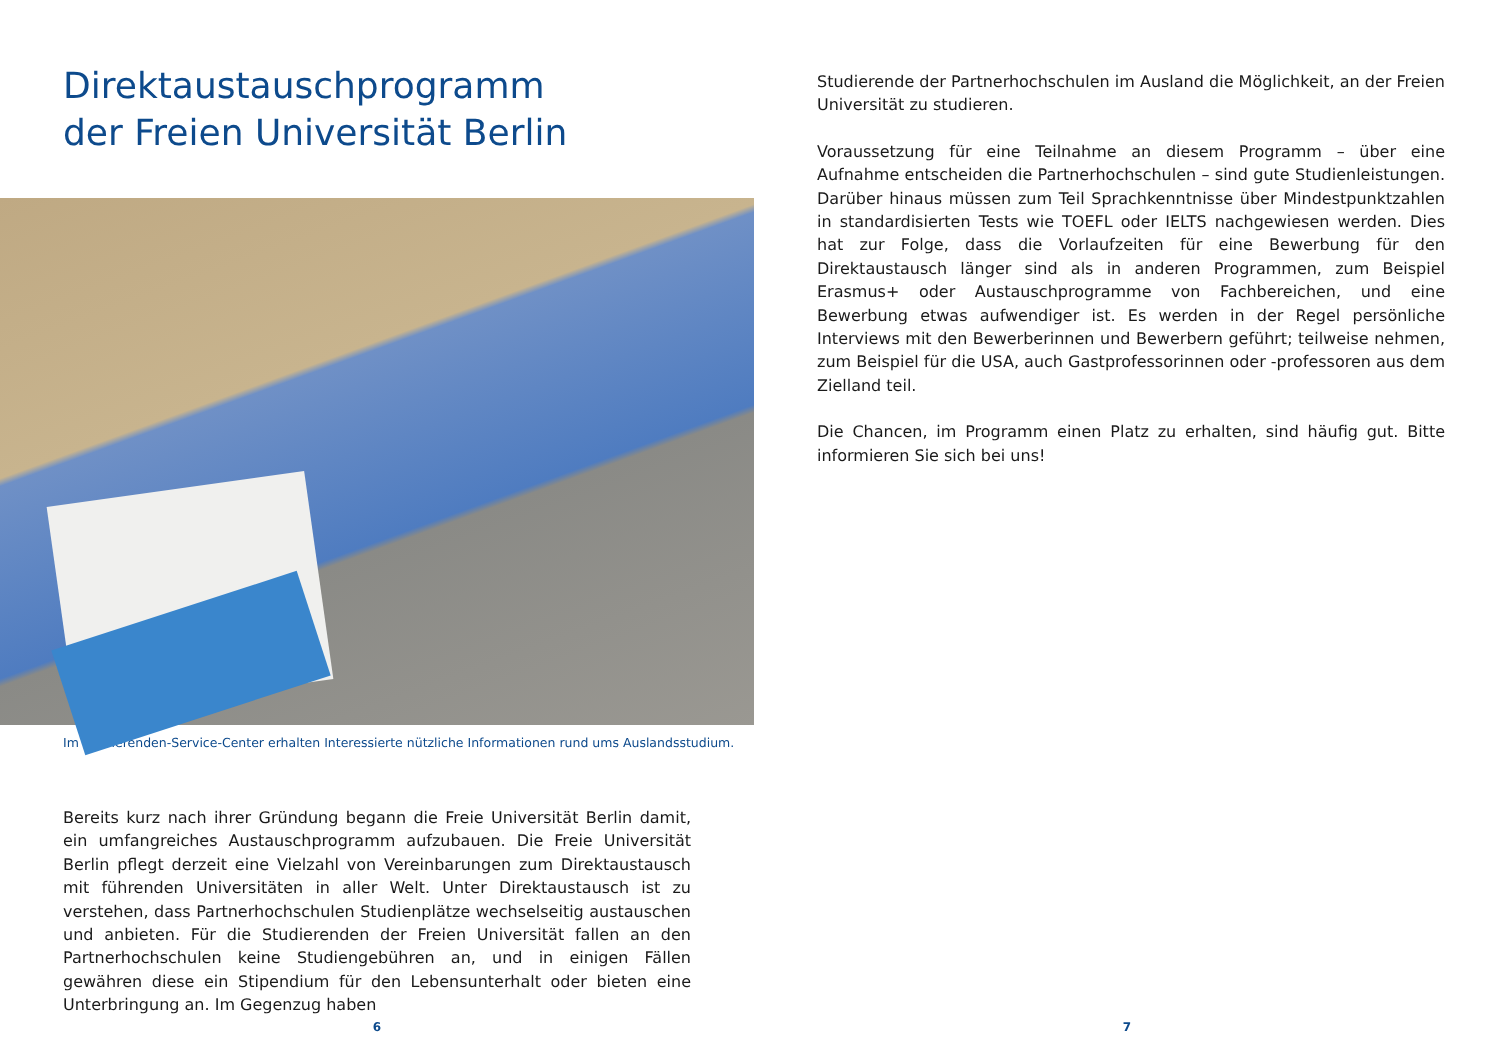Direktaustauschprogramm
der Freien Universität Berlin
Im Studierenden-Service-Center erhalten Interessierte nützliche Informationen rund ums Auslandsstudium.
Bereits kurz nach ihrer Gründung begann die Freie Universität Berlin damit, ein umfangreiches Austauschprogramm aufzubauen. Die Freie Universität Berlin pflegt derzeit eine Vielzahl von Vereinbarungen zum Direktaustausch mit führenden Universitäten in aller Welt. Unter Direktaustausch ist zu verstehen, dass Partnerhochschulen Studienplätze wechselseitig austauschen und anbieten. Für die Studierenden der Freien Universität fallen an den Partnerhochschulen keine Studiengebühren an, und in einigen Fällen gewähren diese ein Stipendium für den Lebensunterhalt oder bieten eine Unterbringung an. Im Gegenzug haben
6
Studierende der Partnerhochschulen im Ausland die Möglichkeit, an der Freien Universität zu studieren.
Voraussetzung für eine Teilnahme an diesem Programm – über eine Aufnahme entscheiden die Partnerhochschulen – sind gute Studienleistungen. Darüber hinaus müssen zum Teil Sprachkenntnisse über Mindestpunktzahlen in standardisierten Tests wie TOEFL oder IELTS nachgewiesen werden. Dies hat zur Folge, dass die Vorlaufzeiten für eine Bewerbung für den Direktaustausch länger sind als in anderen Programmen, zum Beispiel Erasmus+ oder Austauschprogramme von Fachbereichen, und eine Bewerbung etwas aufwendiger ist. Es werden in der Regel persönliche Interviews mit den Bewerberinnen und Bewerbern geführt; teilweise nehmen, zum Beispiel für die USA, auch Gastprofessorinnen oder -professoren aus dem Zielland teil.
Die Chancen, im Programm einen Platz zu erhalten, sind häufig gut. Bitte informieren Sie sich bei uns!
7